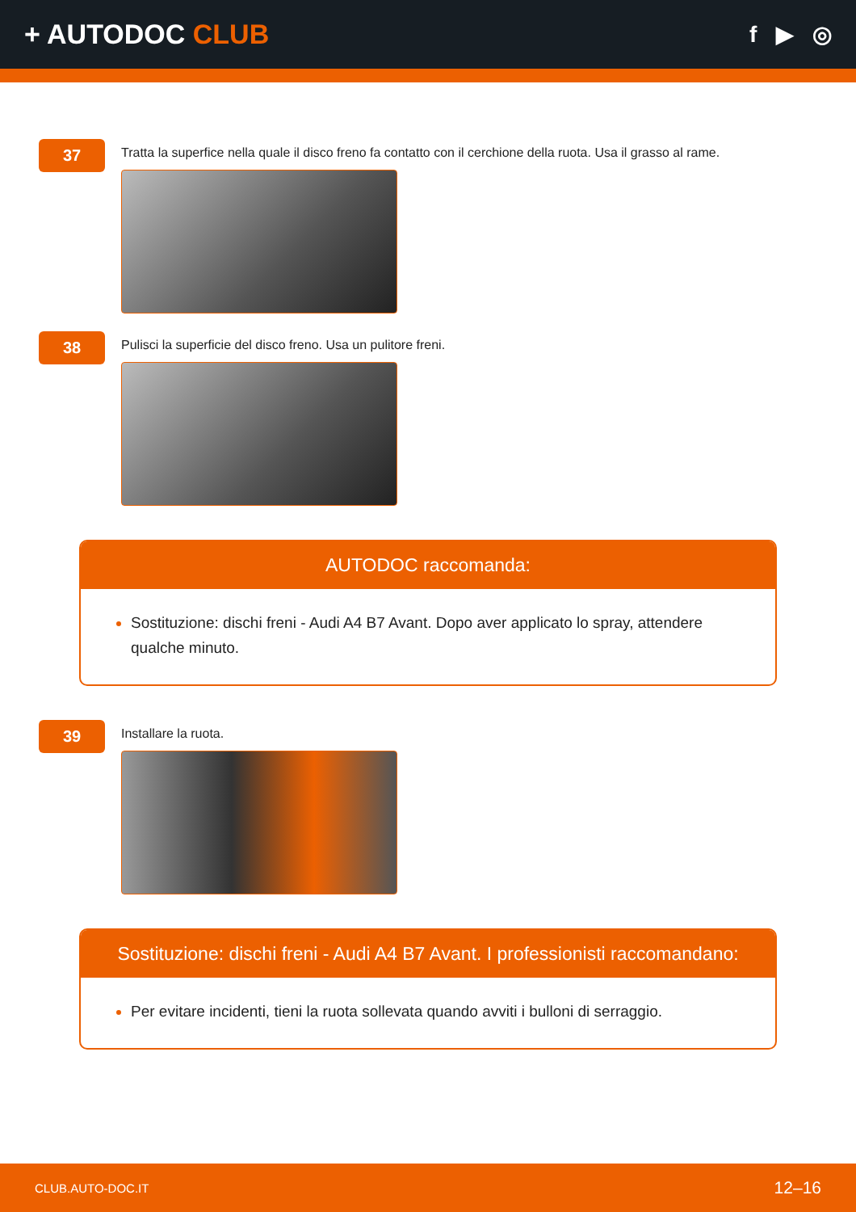+ AUTODOC CLUB
f ▶ ◎
37
Tratta la superfice nella quale il disco freno fa contatto con il cerchione della ruota. Usa il grasso al rame.
38
Pulisci la superficie del disco freno. Usa un pulitore freni.
AUTODOC raccomanda:
Sostituzione: dischi freni - Audi A4 B7 Avant. Dopo aver applicato lo spray, attendere qualche minuto.
39
Installare la ruota.
Sostituzione: dischi freni - Audi A4 B7 Avant. I professionisti raccomandano:
Per evitare incidenti, tieni la ruota sollevata quando avviti i bulloni di serraggio.
CLUB.AUTO-DOC.IT 12–16